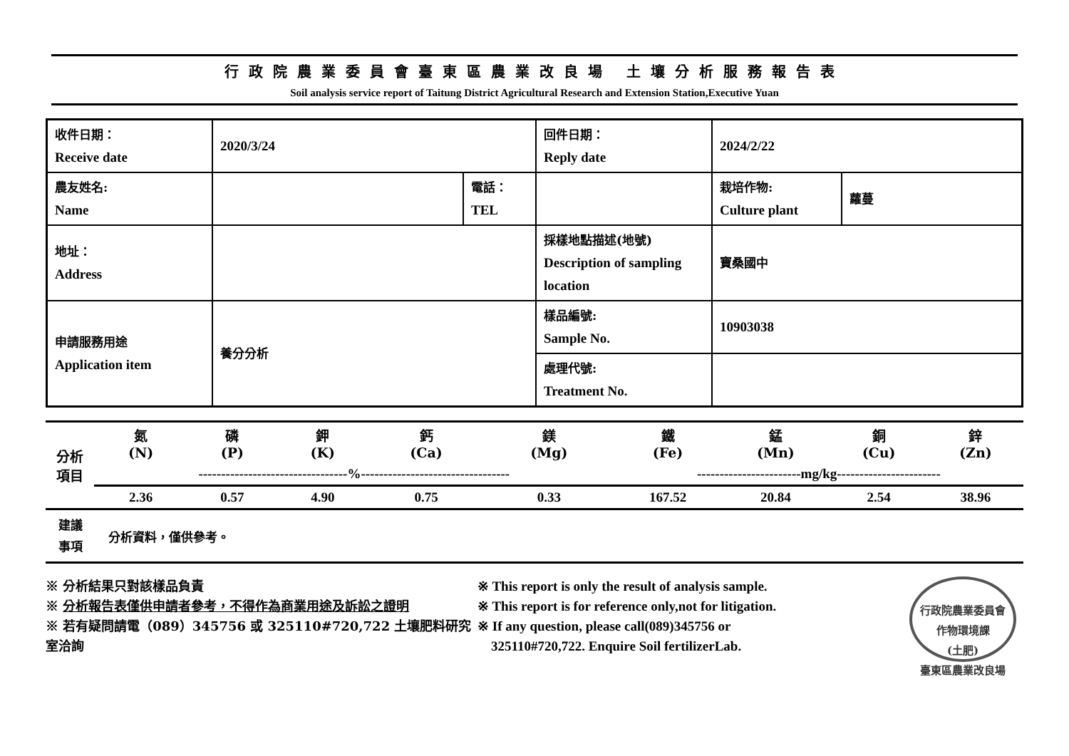行政院農業委員會臺東區農業改良場 土壤分析服務報告表
Soil analysis service report of Taitung District Agricultural Research and Extension Station,Executive Yuan
| 收件日期： Receive date | 2020/3/24 | | 回件日期： Reply date | 2024/2/22 | |
| 農友姓名: Name | | 電話： TEL | | 栽培作物: Culture plant | 蘿蔓 |
| 地址： Address | | | 採樣地點描述(地號) Description of sampling location | 寶桑國中 | |
| 申請服務用途 Application item | 養分分析 | | 樣品編號: Sample No. | 10903038 | |
| | | | 處理代號: Treatment No. | | |
| 分析 項目 | 氮 (N) | 磷 (P) | 鉀 (K) | 鈣 (Ca) | 鎂 (Mg) | 鐵 (Fe) | 錳 (Mn) | 銅 (Cu) | 鋅 (Zn) |
| | ---------------------------------%--------------------------------- | | | | | -----------------------mg/kg----------------------- | | | |
| | 2.36 | 0.57 | 4.90 | 0.75 | 0.33 | 167.52 | 20.84 | 2.54 | 38.96 |
建議
事項
分析資料，僅供參考。
※ 分析結果只對該樣品負責
※ 分析報告表僅供申請者參考，不得作為商業用途及訴訟之證明
※ 若有疑問請電（089）345756 或 325110#720,722 土壤肥料研究室洽詢
※ This report is only the result of analysis sample.
※ This report is for reference only,not for litigation.
※ If any question, please call(089)345756 or
325110#720,722. Enquire Soil fertilizerLab.
行政院農業委員會
作物環境課
(土肥)
臺東區農業改良場